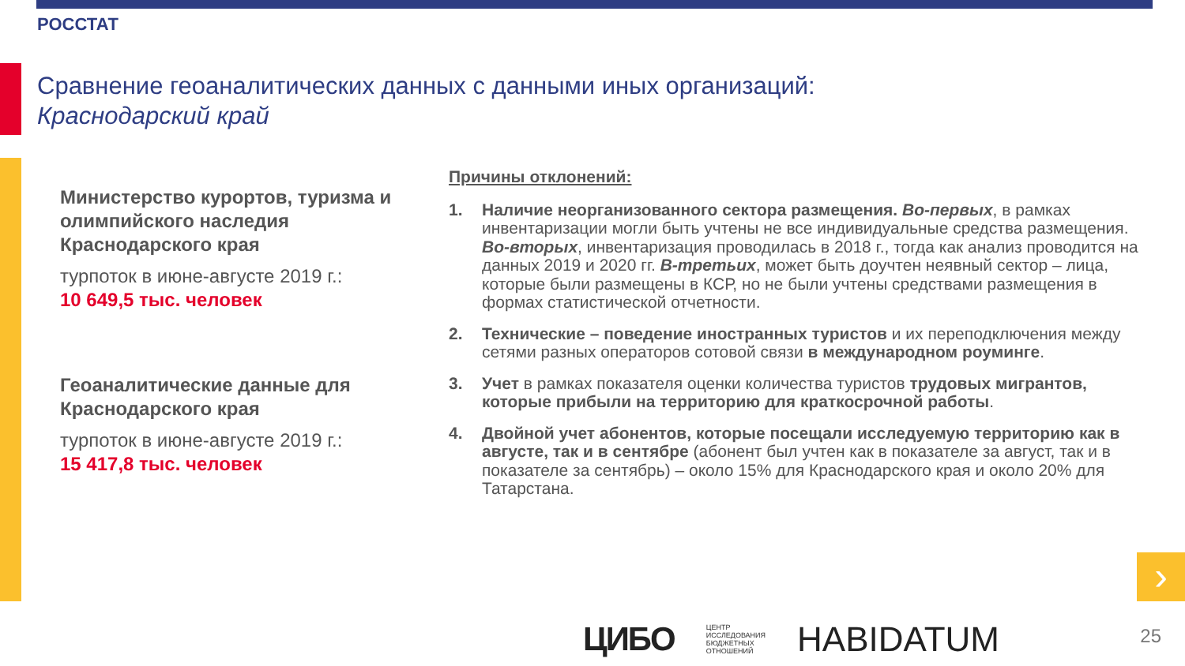РОССТАТ
Сравнение геоаналитических данных с данными иных организаций:
Краснодарский край
Министерство курортов, туризма и олимпийского наследия Краснодарского края
турпоток в июне-августе 2019 г.:
10 649,5 тыс. человек
Геоаналитические данные для Краснодарского края
турпоток в июне-августе 2019 г.:
15 417,8 тыс. человек
Причины отклонений:
1. Наличие неорганизованного сектора размещения. Во-первых, в рамках инвентаризации могли быть учтены не все индивидуальные средства размещения. Во-вторых, инвентаризация проводилась в 2018 г., тогда как анализ проводится на данных 2019 и 2020 гг. В-третьих, может быть доучтен неявный сектор – лица, которые были размещены в КСР, но не были учтены средствами размещения в формах статистической отчетности.
2. Технические – поведение иностранных туристов и их переподключения между сетями разных операторов сотовой связи в международном роуминге.
3. Учет в рамках показателя оценки количества туристов трудовых мигрантов, которые прибыли на территорию для краткосрочной работы.
4. Двойной учет абонентов, которые посещали исследуемую территорию как в августе, так и в сентябре (абонент был учтен как в показателе за август, так и в показателе за сентябрь) – около 15% для Краснодарского края и около 20% для Татарстана.
›
ЦИБО ЦЕНТР
ИССЛЕДОВАНИЯ
БЮДЖЕТНЫХ
ОТНОШЕНИЙ HABIDATUM
25